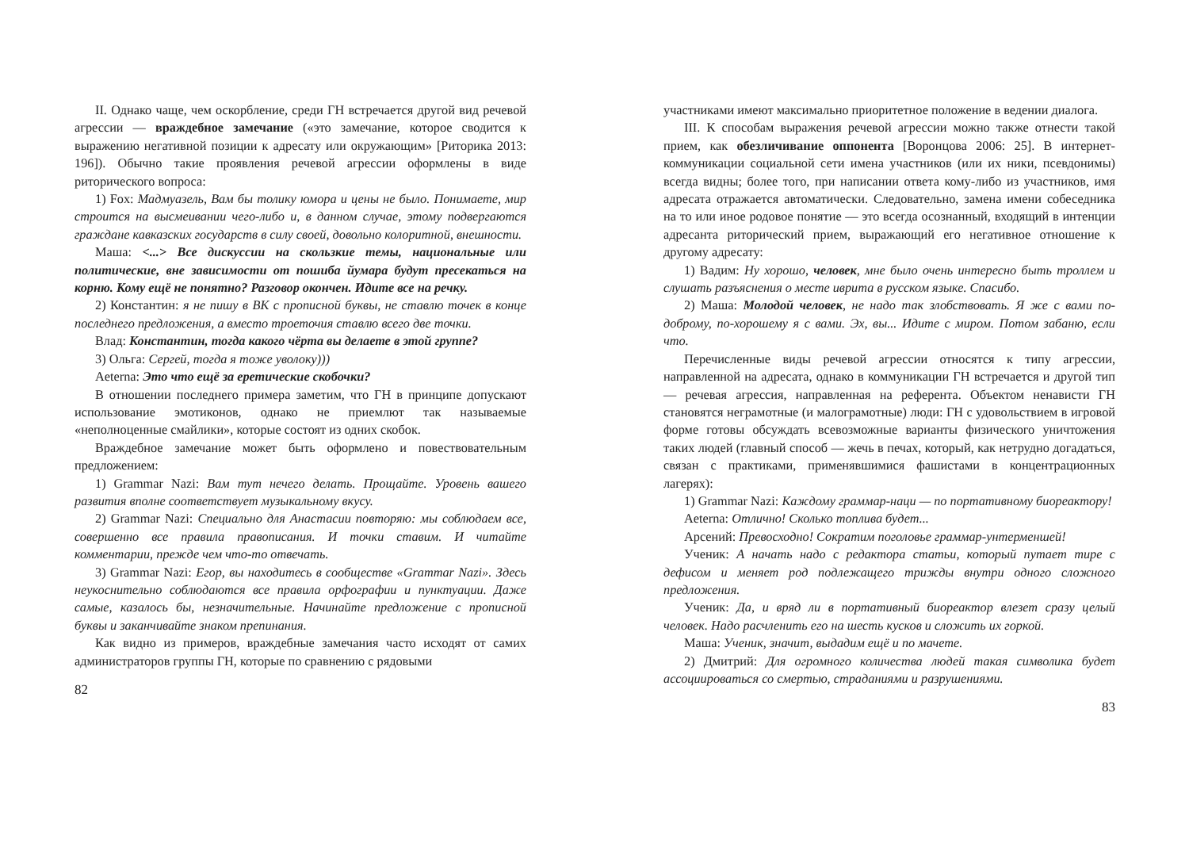II. Однако чаще, чем оскорбление, среди ГН встречается другой вид речевой агрессии — враждебное замечание («это замечание, которое сводится к выражению негативной позиции к адресату или окружающим» [Риторика 2013: 196]). Обычно такие проявления речевой агрессии оформлены в виде риторического вопроса:
1) Fox: Мадмуазель, Вам бы толику юмора и цены не было. Понимаете, мир строится на высмеивании чего-либо и, в данном случае, этому подвергаются граждане кавказских государств в силу своей, довольно колоритной, внешности.
Маша: <...> Все дискуссии на скользкие темы, национальные или политические, вне зависимости от пошиба йумара будут пресекаться на корню. Кому ещё не понятно? Разговор окончен. Идите все на речку.
2) Константин: я не пишу в ВК с прописной буквы, не ставлю точек в конце последнего предложения, а вместо троеточия ставлю всего две точки.
Влад: Константин, тогда какого чёрта вы делаете в этой группе?
3) Ольга: Сергей, тогда я тоже уволоку)))
Aeterna: Это что ещё за еретические скобочки?
В отношении последнего примера заметим, что ГН в принципе допускают использование эмотиконов, однако не приемлют так называемые «неполноценные смайлики», которые состоят из одних скобок.
Враждебное замечание может быть оформлено и повествовательным предложением:
1) Grammar Nazi: Вам тут нечего делать. Прощайте. Уровень вашего развития вполне соответствует музыкальному вкусу.
2) Grammar Nazi: Специально для Анастасии повторяю: мы соблюдаем все, совершенно все правила правописания. И точки ставим. И читайте комментарии, прежде чем что-то отвечать.
3) Grammar Nazi: Егор, вы находитесь в сообществе «Grammar Nazi». Здесь неукоснительно соблюдаются все правила орфографии и пунктуации. Даже самые, казалось бы, незначительные. Начинайте предложение с прописной буквы и заканчивайте знаком препинания.
Как видно из примеров, враждебные замечания часто исходят от самих администраторов группы ГН, которые по сравнению с рядовыми
82
участниками имеют максимально приоритетное положение в ведении диалога.
III. К способам выражения речевой агрессии можно также отнести такой прием, как обезличивание оппонента [Воронцова 2006: 25]. В интернет-коммуникации социальной сети имена участников (или их ники, псевдонимы) всегда видны; более того, при написании ответа кому-либо из участников, имя адресата отражается автоматически. Следовательно, замена имени собеседника на то или иное родовое понятие — это всегда осознанный, входящий в интенции адресанта риторический прием, выражающий его негативное отношение к другому адресату:
1) Вадим: Ну хорошо, человек, мне было очень интересно быть троллем и слушать разъяснения о месте иврита в русском языке. Спасибо.
2) Маша: Молодой человек, не надо так злобствовать. Я же с вами по-доброму, по-хорошему я с вами. Эх, вы... Идите с миром. Потом забаню, если что.
Перечисленные виды речевой агрессии относятся к типу агрессии, направленной на адресата, однако в коммуникации ГН встречается и другой тип — речевая агрессия, направленная на референта. Объектом ненависти ГН становятся неграмотные (и малограмотные) люди: ГН с удовольствием в игровой форме готовы обсуждать всевозможные варианты физического уничтожения таких людей (главный способ — жечь в печах, который, как нетрудно догадаться, связан с практиками, применявшимися фашистами в концентрационных лагерях):
1) Grammar Nazi: Каждому граммар-наци — по портативному биореактору!
Aeterna: Отлично! Сколько топлива будет...
Арсений: Превосходно! Сократим поголовье граммар-унтерменшей!
Ученик: А начать надо с редактора статьи, который путает тире с дефисом и меняет род подлежащего трижды внутри одного сложного предложения.
Ученик: Да, и вряд ли в портативный биореактор влезет сразу целый человек. Надо расчленить его на шесть кусков и сложить их горкой.
Маша: Ученик, значит, выдадим ещё и по мачете.
2) Дмитрий: Для огромного количества людей такая символика будет ассоциироваться со смертью, страданиями и разрушениями.
83